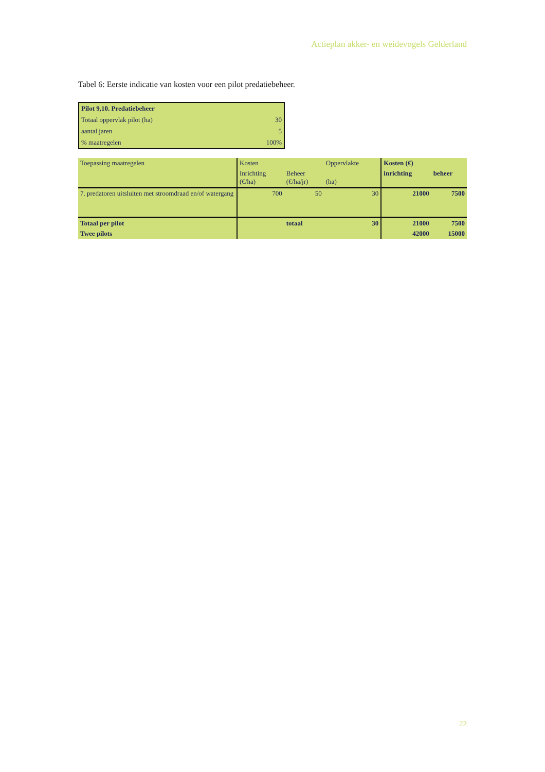Actieplan akker- en weidevogels Gelderland
Tabel 6: Eerste indicatie van kosten voor een pilot predatiebeheer.
| Pilot 9,10. Predatiebeheer | |
| Totaal oppervlak pilot (ha) | 30 |
| aantal jaren | 5 |
| % maatregelen | 100% |
| Toepassing maatregelen | Kosten | | Oppervlakte | Kosten (€) | |
| | Inrichting (€/ha) | Beheer (€/ha/jr) | (ha) | inrichting | beheer |
| 7. predatoren uitsluiten met stroomdraad en/of watergang | 700 | 50 | 30 | 21000 | 7500 |
| Totaal per pilot | | totaal | 30 | 21000 | 7500 |
| Twee pilots | | | | 42000 | 15000 |
22